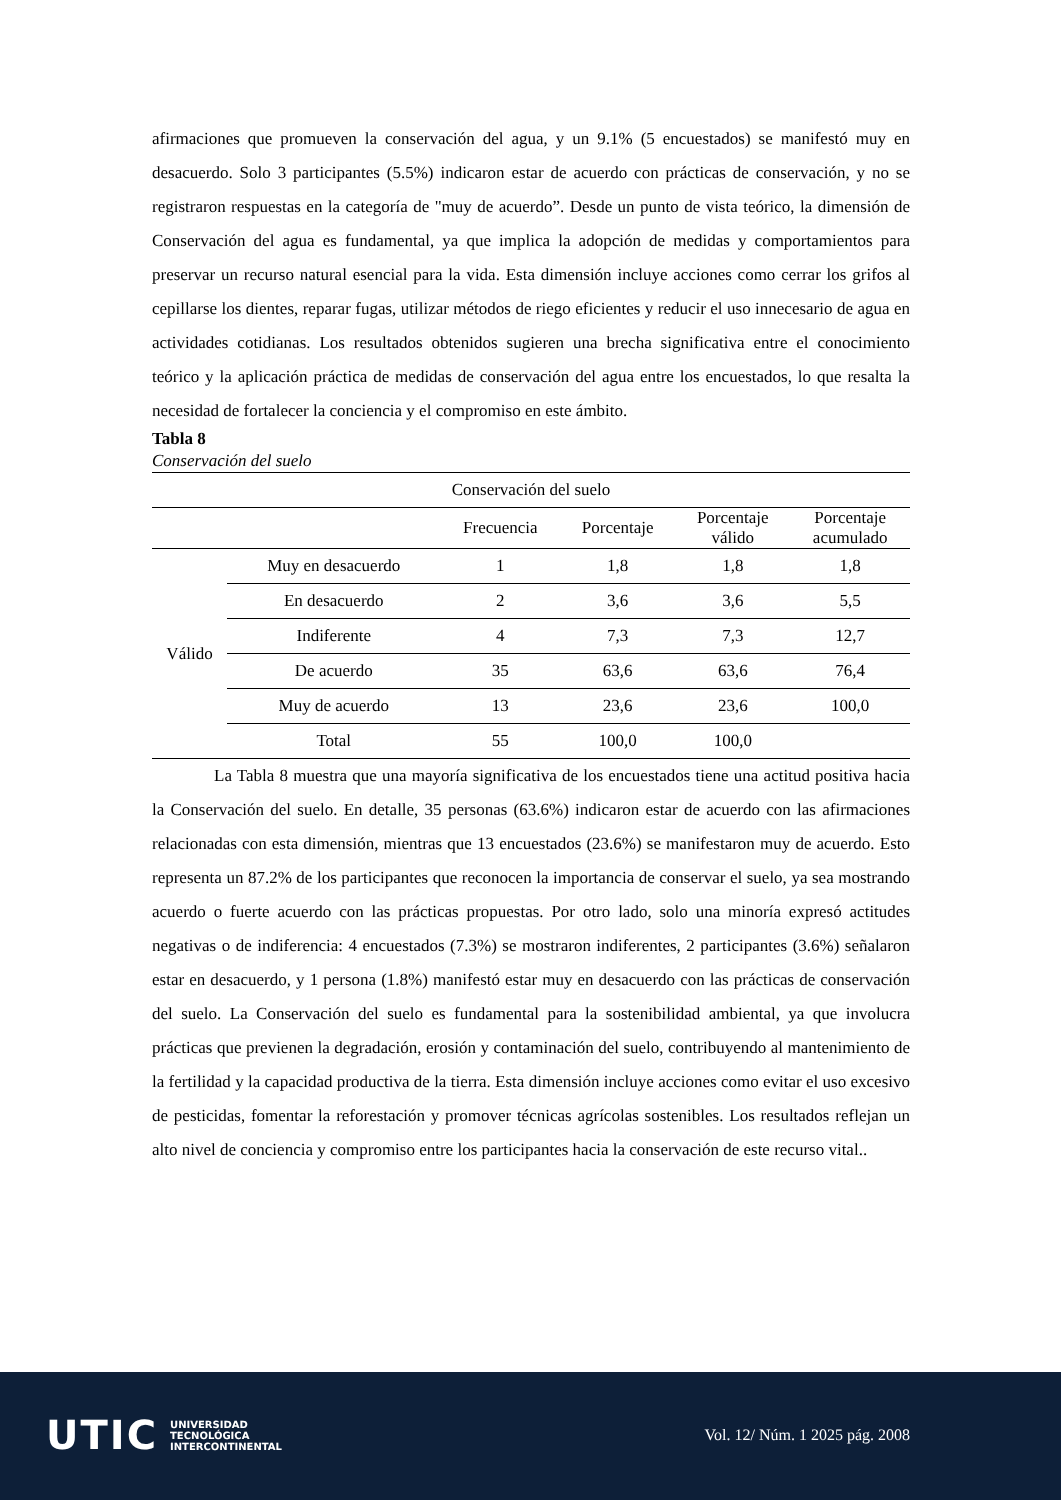afirmaciones que promueven la conservación del agua, y un 9.1% (5 encuestados) se manifestó muy en desacuerdo. Solo 3 participantes (5.5%) indicaron estar de acuerdo con prácticas de conservación, y no se registraron respuestas en la categoría de "muy de acuerdo”. Desde un punto de vista teórico, la dimensión de Conservación del agua es fundamental, ya que implica la adopción de medidas y comportamientos para preservar un recurso natural esencial para la vida. Esta dimensión incluye acciones como cerrar los grifos al cepillarse los dientes, reparar fugas, utilizar métodos de riego eficientes y reducir el uso innecesario de agua en actividades cotidianas. Los resultados obtenidos sugieren una brecha significativa entre el conocimiento teórico y la aplicación práctica de medidas de conservación del agua entre los encuestados, lo que resalta la necesidad de fortalecer la conciencia y el compromiso en este ámbito.
Tabla 8
Conservación del suelo
| Conservación del suelo | | | | | |
| --- | --- | --- | --- | --- | --- |
| | | Frecuencia | Porcentaje | Porcentaje válido | Porcentaje acumulado |
| Válido | Muy en desacuerdo | 1 | 1,8 | 1,8 | 1,8 |
| | En desacuerdo | 2 | 3,6 | 3,6 | 5,5 |
| | Indiferente | 4 | 7,3 | 7,3 | 12,7 |
| | De acuerdo | 35 | 63,6 | 63,6 | 76,4 |
| | Muy de acuerdo | 13 | 23,6 | 23,6 | 100,0 |
| | Total | 55 | 100,0 | 100,0 | |
La Tabla 8 muestra que una mayoría significativa de los encuestados tiene una actitud positiva hacia la Conservación del suelo. En detalle, 35 personas (63.6%) indicaron estar de acuerdo con las afirmaciones relacionadas con esta dimensión, mientras que 13 encuestados (23.6%) se manifestaron muy de acuerdo. Esto representa un 87.2% de los participantes que reconocen la importancia de conservar el suelo, ya sea mostrando acuerdo o fuerte acuerdo con las prácticas propuestas. Por otro lado, solo una minoría expresó actitudes negativas o de indiferencia: 4 encuestados (7.3%) se mostraron indiferentes, 2 participantes (3.6%) señalaron estar en desacuerdo, y 1 persona (1.8%) manifestó estar muy en desacuerdo con las prácticas de conservación del suelo. La Conservación del suelo es fundamental para la sostenibilidad ambiental, ya que involucra prácticas que previenen la degradación, erosión y contaminación del suelo, contribuyendo al mantenimiento de la fertilidad y la capacidad productiva de la tierra. Esta dimensión incluye acciones como evitar el uso excesivo de pesticidas, fomentar la reforestación y promover técnicas agrícolas sostenibles. Los resultados reflejan un alto nivel de conciencia y compromiso entre los participantes hacia la conservación de este recurso vital..
UTIC UNIVERSIDAD
TECNOLÓGICA
INTERCONTINENTAL
Vol. 12/ Núm. 1 2025 pág. 2008